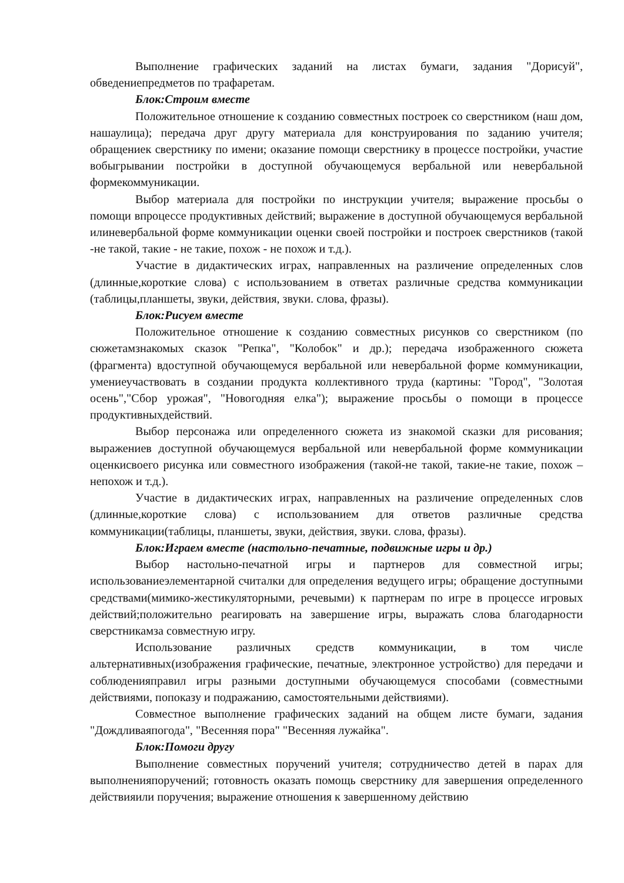Выполнение графических заданий на листах бумаги, задания "Дорисуй", обведениепредметов по трафаретам.
Блок:Строим вместе
Положительное отношение к созданию совместных построек со сверстником (наш дом, нашаулица); передача друг другу материала для конструирования по заданию учителя; обращениек сверстнику по имени; оказание помощи сверстнику в процессе постройки, участие вобыгрывании постройки в доступной обучающемуся вербальной или невербальной формекоммуникации.
Выбор материала для постройки по инструкции учителя; выражение просьбы о помощи впроцессе продуктивных действий; выражение в доступной обучающемуся вербальной илиневербальной форме коммуникации оценки своей постройки и построек сверстников (такой -не такой, такие - не такие, похож - не похож и т.д.).
Участие в дидактических играх, направленных на различение определенных слов (длинные,короткие слова) с использованием в ответах различные средства коммуникации (таблицы,планшеты, звуки, действия, звуки. слова, фразы).
Блок:Рисуем вместе
Положительное отношение к созданию совместных рисунков со сверстником (по сюжетамзнакомых сказок "Репка", "Колобок" и др.); передача изображенного сюжета (фрагмента) вдоступной обучающемуся вербальной или невербальной форме коммуникации, умениеучаствовать в создании продукта коллективного труда (картины: "Город", "Золотая осень","Сбор урожая", "Новогодняя елка"); выражение просьбы о помощи в процессе продуктивныхдействий.
Выбор персонажа или определенного сюжета из знакомой сказки для рисования; выражениев доступной обучающемуся вербальной или невербальной форме коммуникации оценкисвоего рисунка или совместного изображения (такой-не такой, такие-не такие, похож – непохож и т.д.).
Участие в дидактических играх, направленных на различение определенных слов (длинные,короткие слова) с использованием для ответов различные средства коммуникации(таблицы, планшеты, звуки, действия, звуки. слова, фразы).
Блок:Играем вместе (настольно-печатные, подвижные игры и др.)
Выбор настольно-печатной игры и партнеров для совместной игры; использованиеэлементарной считалки для определения ведущего игры; обращение доступными средствами(мимико-жестикуляторными, речевыми) к партнерам по игре в процессе игровых действий;положительно реагировать на завершение игры, выражать слова благодарности сверстникамза совместную игру.
Использование различных средств коммуникации, в том числе альтернативных(изображения графические, печатные, электронное устройство) для передачи и соблюденияправил игры разными доступными обучающемуся способами (совместными действиями, попоказу и подражанию, самостоятельными действиями).
Совместное выполнение графических заданий на общем листе бумаги, задания "Дождливаяпогода", "Весенняя пора" "Весенняя лужайка".
Блок:Помоги другу
Выполнение совместных поручений учителя; сотрудничество детей в парах для выполненияпоручений; готовность оказать помощь сверстнику для завершения определенного действияили поручения; выражение отношения к завершенному действию